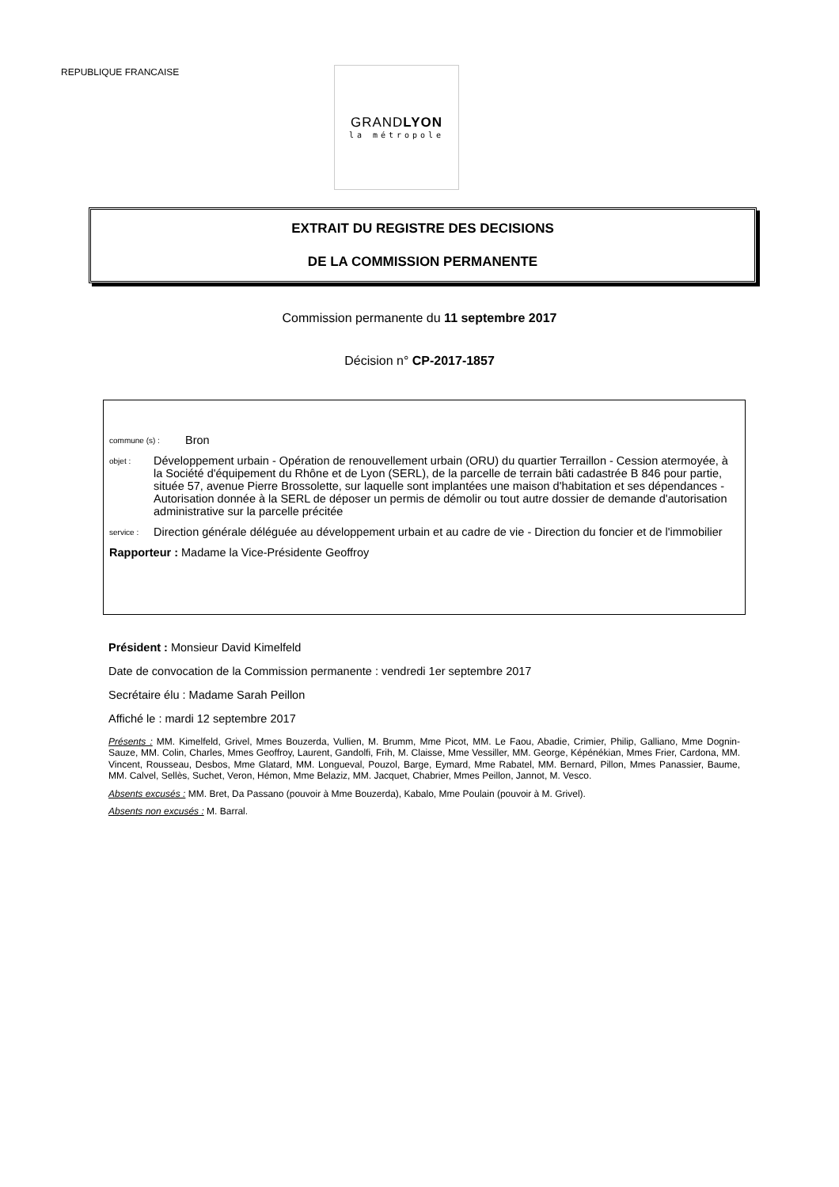REPUBLIQUE FRANCAISE
GRANDLYON
la métropole
EXTRAIT DU REGISTRE DES DECISIONS
DE LA COMMISSION PERMANENTE
Commission permanente du 11 septembre 2017
Décision n° CP-2017-1857
commune (s) : Bron
objet : Développement urbain - Opération de renouvellement urbain (ORU) du quartier Terraillon - Cession atermoyée, à la Société d'équipement du Rhône et de Lyon (SERL), de la parcelle de terrain bâti cadastrée B 846 pour partie, située 57, avenue Pierre Brossolette, sur laquelle sont implantées une maison d'habitation et ses dépendances - Autorisation donnée à la SERL de déposer un permis de démolir ou tout autre dossier de demande d'autorisation administrative sur la parcelle précitée
service : Direction générale déléguée au développement urbain et au cadre de vie - Direction du foncier et de l'immobilier
Rapporteur : Madame la Vice-Présidente Geoffroy
Président : Monsieur David Kimelfeld
Date de convocation de la Commission permanente : vendredi 1er septembre 2017
Secrétaire élu : Madame Sarah Peillon
Affiché le : mardi 12 septembre 2017
Présents : MM. Kimelfeld, Grivel, Mmes Bouzerda, Vullien, M. Brumm, Mme Picot, MM. Le Faou, Abadie, Crimier, Philip, Galliano, Mme Dognin-Sauze, MM. Colin, Charles, Mmes Geoffroy, Laurent, Gandolfi, Frih, M. Claisse, Mme Vessiller, MM. George, Képénékian, Mmes Frier, Cardona, MM. Vincent, Rousseau, Desbos, Mme Glatard, MM. Longueval, Pouzol, Barge, Eymard, Mme Rabatel, MM. Bernard, Pillon, Mmes Panassier, Baume, MM. Calvel, Sellès, Suchet, Veron, Hémon, Mme Belaziz, MM. Jacquet, Chabrier, Mmes Peillon, Jannot, M. Vesco.
Absents excusés : MM. Bret, Da Passano (pouvoir à Mme Bouzerda), Kabalo, Mme Poulain (pouvoir à M. Grivel).
Absents non excusés : M. Barral.